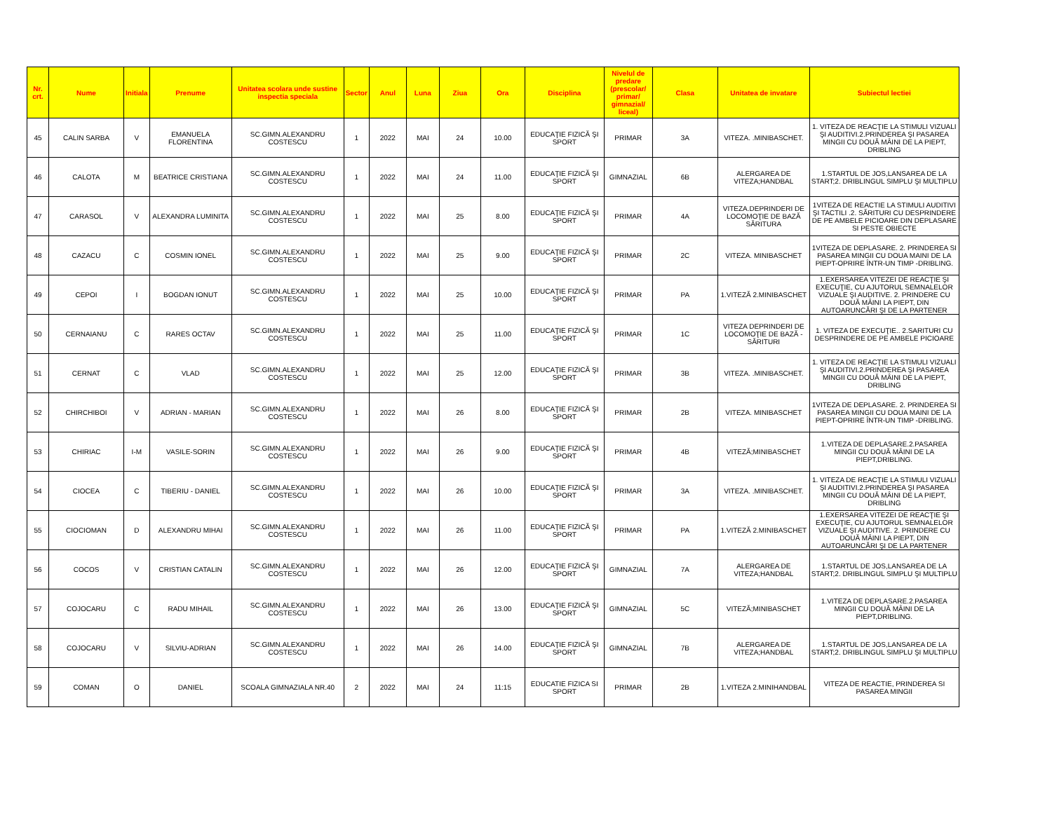| Nr. crt. | Nume | Initiala | Prenume | Unitatea scolara unde sustine inspectia speciala | Sector | Anul | Luna | Ziua | Ora | Disciplina | Nivelul de predare (prescolar/ primar/ gimnazial/ liceal) | Clasa | Unitatea de invatare | Subiectul lectiei |
| --- | --- | --- | --- | --- | --- | --- | --- | --- | --- | --- | --- | --- | --- | --- |
| 45 | CALIN SARBA | V | EMANUELA FLORENTINA | SC.GIMN.ALEXANDRU COSTESCU | 1 | 2022 | MAI | 24 | 10.00 | EDUCAŢIE FIZICĂ ŞI SPORT | PRIMAR | 3A | VITEZA. .MINIBASCHET. | 1. VITEZA DE REACŢIE LA STIMULI VIZUALI ŞI AUDITIVI.2.PRINDEREA ŞI PASAREA MINGII CU DOUĂ MÂINI DE LA PIEPT, DRIBLING |
| 46 | CALOTA | M | BEATRICE CRISTIANA | SC.GIMN.ALEXANDRU COSTESCU | 1 | 2022 | MAI | 24 | 11.00 | EDUCAŢIE FIZICĂ ŞI SPORT | GIMNAZIAL | 6B | ALERGAREA DE VITEZA;HANDBAL | 1.STARTUL DE JOS,LANSAREA DE LA START;2. DRIBLINGUL SIMPLU ŞI MULTIPLU |
| 47 | CARASOL | V | ALEXANDRA LUMINITA | SC.GIMN.ALEXANDRU COSTESCU | 1 | 2022 | MAI | 25 | 8.00 | EDUCAŢIE FIZICĂ ŞI SPORT | PRIMAR | 4A | VITEZA.DEPRINDERI DE LOCOMOŢIE DE BAZĂ SĂRITURA | 1VITEZA DE REACTIE LA STIMULI AUDITIVI ŞI TACTILI .2. SĂRITURI CU DESPRINDERE DE PE AMBELE PICIOARE DIN DEPLASARE SI PESTE OBIECTE |
| 48 | CAZACU | C | COSMIN IONEL | SC.GIMN.ALEXANDRU COSTESCU | 1 | 2022 | MAI | 25 | 9.00 | EDUCAŢIE FIZICĂ ŞI SPORT | PRIMAR | 2C | VITEZA. MINIBASCHET | 1VITEZA DE DEPLASARE. 2. PRINDEREA SI PASAREA MINGII CU DOUA MAINI DE LA PIEPT-OPRIRE ÎNTR-UN TIMP -DRIBLING. |
| 49 | CEPOI | I | BOGDAN IONUT | SC.GIMN.ALEXANDRU COSTESCU | 1 | 2022 | MAI | 25 | 10.00 | EDUCAŢIE FIZICĂ ŞI SPORT | PRIMAR | PA | 1.VITEZĂ 2.MINIBASCHET | 1.EXERSAREA VITEZEI DE REACŢIE ŞI EXECUŢIE, CU AJUTORUL SEMNALELOR VIZUALE ŞI AUDITIVE. 2. PRINDERE CU DOUĂ MÂINI LA PIEPT, DIN AUTOARUNCĂRI ŞI DE LA PARTENER |
| 50 | CERNAIANU | C | RARES OCTAV | SC.GIMN.ALEXANDRU COSTESCU | 1 | 2022 | MAI | 25 | 11.00 | EDUCAŢIE FIZICĂ ŞI SPORT | PRIMAR | 1C | VITEZA DEPRINDERI DE LOCOMOŢIE DE BAZĂ - SĂRITURI | 1. VITEZA DE EXECUŢIE.. 2.SARITURI CU DESPRINDERE DE PE AMBELE PICIOARE |
| 51 | CERNAT | C | VLAD | SC.GIMN.ALEXANDRU COSTESCU | 1 | 2022 | MAI | 25 | 12.00 | EDUCAŢIE FIZICĂ ŞI SPORT | PRIMAR | 3B | VITEZA. .MINIBASCHET. | 1. VITEZA DE REACŢIE LA STIMULI VIZUALI ŞI AUDITIVI.2.PRINDEREA ŞI PASAREA MINGII CU DOUĂ MÂINI DE LA PIEPT, DRIBLING |
| 52 | CHIRCHIBOI | V | ADRIAN - MARIAN | SC.GIMN.ALEXANDRU COSTESCU | 1 | 2022 | MAI | 26 | 8.00 | EDUCAŢIE FIZICĂ ŞI SPORT | PRIMAR | 2B | VITEZA. MINIBASCHET | 1VITEZA DE DEPLASARE. 2. PRINDEREA SI PASAREA MINGII CU DOUA MAINI DE LA PIEPT-OPRIRE ÎNTR-UN TIMP -DRIBLING. |
| 53 | CHIRIAC | I-M | VASILE-SORIN | SC.GIMN.ALEXANDRU COSTESCU | 1 | 2022 | MAI | 26 | 9.00 | EDUCAŢIE FIZICĂ ŞI SPORT | PRIMAR | 4B | VITEZĂ;MINIBASCHET | 1.VITEZA DE DEPLASARE.2.PASAREA MINGII CU DOUĂ MÂINI DE LA PIEPT,DRIBLING. |
| 54 | CIOCEA | C | TIBERIU - DANIEL | SC.GIMN.ALEXANDRU COSTESCU | 1 | 2022 | MAI | 26 | 10.00 | EDUCAŢIE FIZICĂ ŞI SPORT | PRIMAR | 3A | VITEZA. .MINIBASCHET. | 1. VITEZA DE REACŢIE LA STIMULI VIZUALI ŞI AUDITIVI.2.PRINDEREA ŞI PASAREA MINGII CU DOUĂ MÂINI DE LA PIEPT, DRIBLING |
| 55 | CIOCIOMAN | D | ALEXANDRU MIHAI | SC.GIMN.ALEXANDRU COSTESCU | 1 | 2022 | MAI | 26 | 11.00 | EDUCAŢIE FIZICĂ ŞI SPORT | PRIMAR | PA | 1.VITEZĂ 2.MINIBASCHET | 1.EXERSAREA VITEZEI DE REACŢIE ŞI EXECUŢIE, CU AJUTORUL SEMNALELOR VIZUALE ŞI AUDITIVE. 2. PRINDERE CU DOUĂ MÂINI LA PIEPT, DIN AUTOARUNCĂRI ŞI DE LA PARTENER |
| 56 | COCOS | V | CRISTIAN CATALIN | SC.GIMN.ALEXANDRU COSTESCU | 1 | 2022 | MAI | 26 | 12.00 | EDUCAŢIE FIZICĂ ŞI SPORT | GIMNAZIAL | 7A | ALERGAREA DE VITEZA;HANDBAL | 1.STARTUL DE JOS,LANSAREA DE LA START;2. DRIBLINGUL SIMPLU ŞI MULTIPLU |
| 57 | COJOCARU | C | RADU MIHAIL | SC.GIMN.ALEXANDRU COSTESCU | 1 | 2022 | MAI | 26 | 13.00 | EDUCAŢIE FIZICĂ ŞI SPORT | GIMNAZIAL | 5C | VITEZĂ;MINIBASCHET | 1.VITEZA DE DEPLASARE.2.PASAREA MINGII CU DOUĂ MÂINI DE LA PIEPT,DRIBLING. |
| 58 | COJOCARU | V | SILVIU-ADRIAN | SC.GIMN.ALEXANDRU COSTESCU | 1 | 2022 | MAI | 26 | 14.00 | EDUCAŢIE FIZICĂ ŞI SPORT | GIMNAZIAL | 7B | ALERGAREA DE VITEZA;HANDBAL | 1.STARTUL DE JOS,LANSAREA DE LA START;2. DRIBLINGUL SIMPLU ŞI MULTIPLU |
| 59 | COMAN | O | DANIEL | SCOALA GIMNAZIALA NR.40 | 2 | 2022 | MAI | 24 | 11:15 | EDUCATIE FIZICA SI SPORT | PRIMAR | 2B | 1.VITEZA 2.MINIHANDBAL | VITEZA DE REACTIE, PRINDEREA SI PASAREA MINGII |